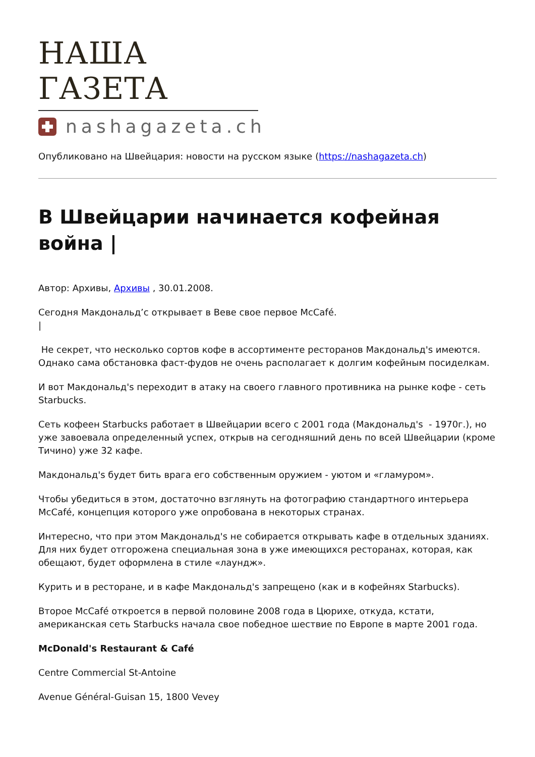НАША ГАЗЕТА
nashagazeta.ch
Опубликовано на Швейцария: новости на русском языке (https://nashagazeta.ch)
В Швейцарии начинается кофейная война |
Автор: Архивы, Архивы , 30.01.2008.
Сегодня Макдональд’с открывает в Веве свое первое McCafé.
|
Не секрет, что несколько сортов кофе в ассортименте ресторанов Макдональд's имеются. Однако сама обстановка фаст-фудов не очень располагает к долгим кофейным посиделкам.
И вот Макдональд's переходит в атаку на своего главного противника на рынке кофе - сеть Starbucks.
Сеть кофеен Starbucks работает в Швейцарии всего с 2001 года (Макдональд's - 1970г.), но уже завоевала определенный успех, открыв на сегодняшний день по всей Швейцарии (кроме Тичино) уже 32 кафе.
Макдональд's будет бить врага его собственным оружием - уютом и «гламуром».
Чтобы убедиться в этом, достаточно взглянуть на фотографию стандартного интерьера McCafé, концепция которого уже опробована в некоторых странах.
Интересно, что при этом Макдональд's не собирается открывать кафе в отдельных зданиях. Для них будет отгорожена специальная зона в уже имеющихся ресторанах, которая, как обещают, будет оформлена в стиле «лаундж».
Курить и в ресторане, и в кафе Макдональд's запрещено (как и в кофейнях Starbucks).
Второе McCafé откроется в первой половине 2008 года в Цюрихе, откуда, кстати, американская сеть Starbucks начала свое победное шествие по Европе в марте 2001 года.
McDonald's Restaurant & Café
Centre Commercial St-Antoine
Avenue Général-Guisan 15, 1800 Vevey